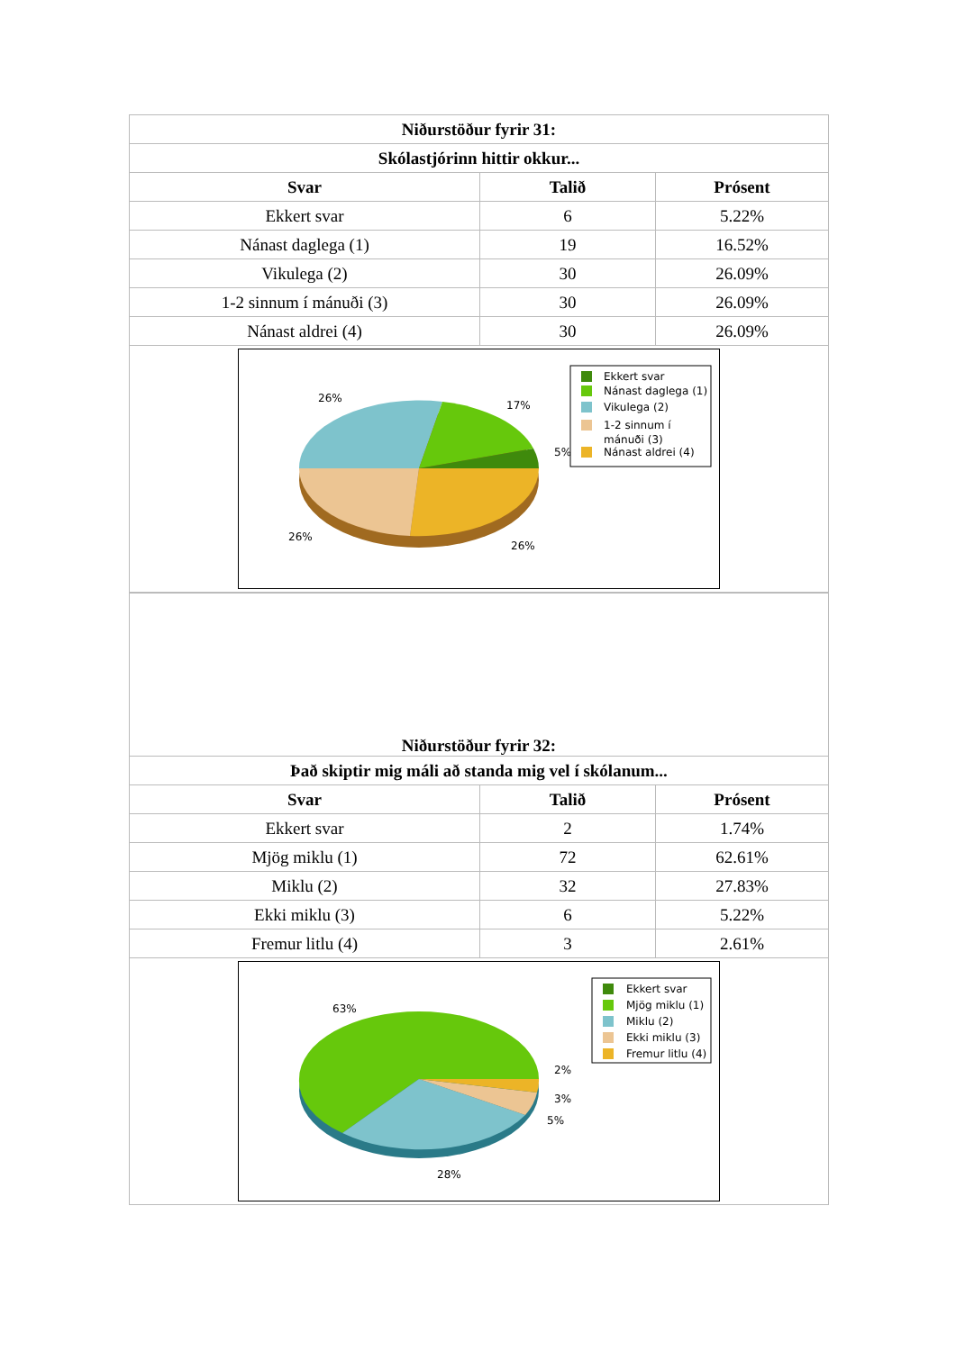| Niðurstöður fyrir 31: | | |
| --- | --- | --- |
| Skólastjórinn hittir okkur... | | |
| Svar | Talið | Prósent |
| Ekkert svar | 6 | 5.22% |
| Nánast daglega (1) | 19 | 16.52% |
| Vikulega (2) | 30 | 26.09% |
| 1-2 sinnum í mánuði (3) | 30 | 26.09% |
| Nánast aldrei (4) | 30 | 26.09% |
| 26% 17% 5% 26% 26% Ekkert svar Nánast daglega (1) Vikulega (2) 1-2 sinnum í mánuði (3) Nánast aldrei (4) | | |
| Niðurstöður fyrir 32: | | |
| --- | --- | --- |
| Það skiptir mig máli að standa mig vel í skólanum... | | |
| Svar | Talið | Prósent |
| Ekkert svar | 2 | 1.74% |
| Mjög miklu (1) | 72 | 62.61% |
| Miklu (2) | 32 | 27.83% |
| Ekki miklu (3) | 6 | 5.22% |
| Fremur litlu (4) | 3 | 2.61% |
| 63% 2% 3% 5% 28% Ekkert svar Mjög miklu (1) Miklu (2) Ekki miklu (3) Fremur litlu (4) | | |